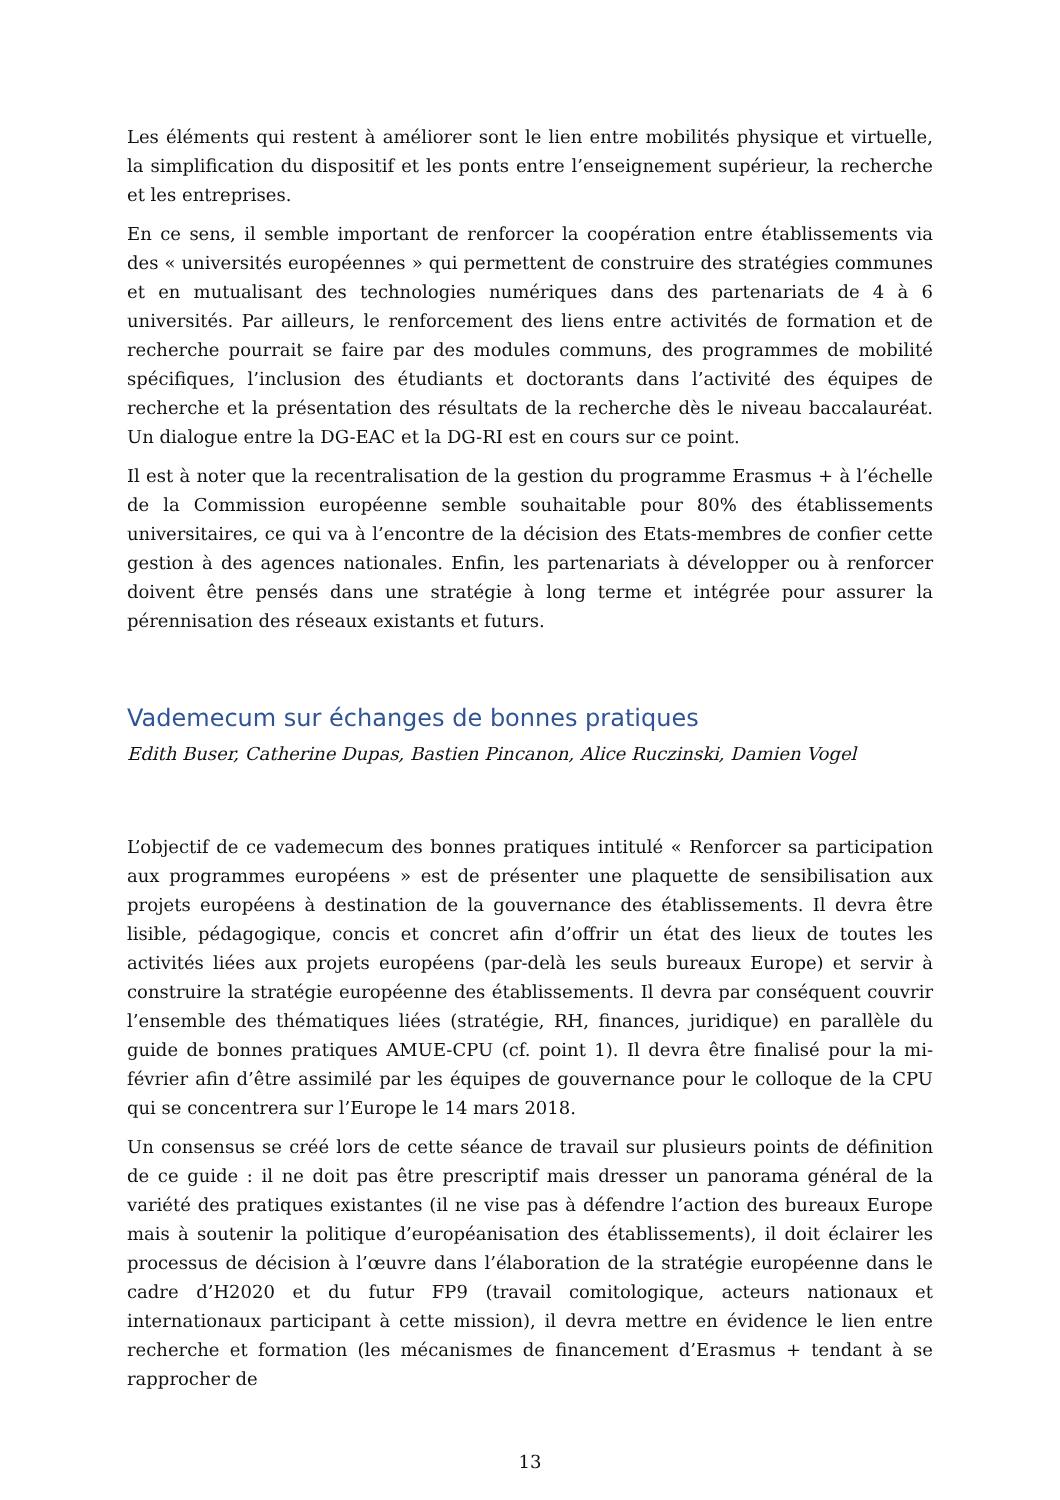Les éléments qui restent à améliorer sont le lien entre mobilités physique et virtuelle, la simplification du dispositif et les ponts entre l’enseignement supérieur, la recherche et les entreprises.
En ce sens, il semble important de renforcer la coopération entre établissements via des « universités européennes » qui permettent de construire des stratégies communes et en mutualisant des technologies numériques dans des partenariats de 4 à 6 universités. Par ailleurs, le renforcement des liens entre activités de formation et de recherche pourrait se faire par des modules communs, des programmes de mobilité spécifiques, l’inclusion des étudiants et doctorants dans l’activité des équipes de recherche et la présentation des résultats de la recherche dès le niveau baccalauréat. Un dialogue entre la DG-EAC et la DG-RI est en cours sur ce point.
Il est à noter que la recentralisation de la gestion du programme Erasmus + à l’échelle de la Commission européenne semble souhaitable pour 80% des établissements universitaires, ce qui va à l’encontre de la décision des Etats-membres de confier cette gestion à des agences nationales. Enfin, les partenariats à développer ou à renforcer doivent être pensés dans une stratégie à long terme et intégrée pour assurer la pérennisation des réseaux existants et futurs.
Vademecum sur échanges de bonnes pratiques
Edith Buser, Catherine Dupas, Bastien Pincanon, Alice Ruczinski, Damien Vogel
L’objectif de ce vademecum des bonnes pratiques intitulé « Renforcer sa participation aux programmes européens » est de présenter une plaquette de sensibilisation aux projets européens à destination de la gouvernance des établissements. Il devra être lisible, pédagogique, concis et concret afin d’offrir un état des lieux de toutes les activités liées aux projets européens (par-delà les seuls bureaux Europe) et servir à construire la stratégie européenne des établissements. Il devra par conséquent couvrir l’ensemble des thématiques liées (stratégie, RH, finances, juridique) en parallèle du guide de bonnes pratiques AMUE-CPU (cf. point 1). Il devra être finalisé pour la mi-février afin d’être assimilé par les équipes de gouvernance pour le colloque de la CPU qui se concentrera sur l’Europe le 14 mars 2018.
Un consensus se créé lors de cette séance de travail sur plusieurs points de définition de ce guide : il ne doit pas être prescriptif mais dresser un panorama général de la variété des pratiques existantes (il ne vise pas à défendre l’action des bureaux Europe mais à soutenir la politique d’européanisation des établissements), il doit éclairer les processus de décision à l’œuvre dans l’élaboration de la stratégie européenne dans le cadre d’H2020 et du futur FP9 (travail comitologique, acteurs nationaux et internationaux participant à cette mission), il devra mettre en évidence le lien entre recherche et formation (les mécanismes de financement d’Erasmus + tendant à se rapprocher de
13